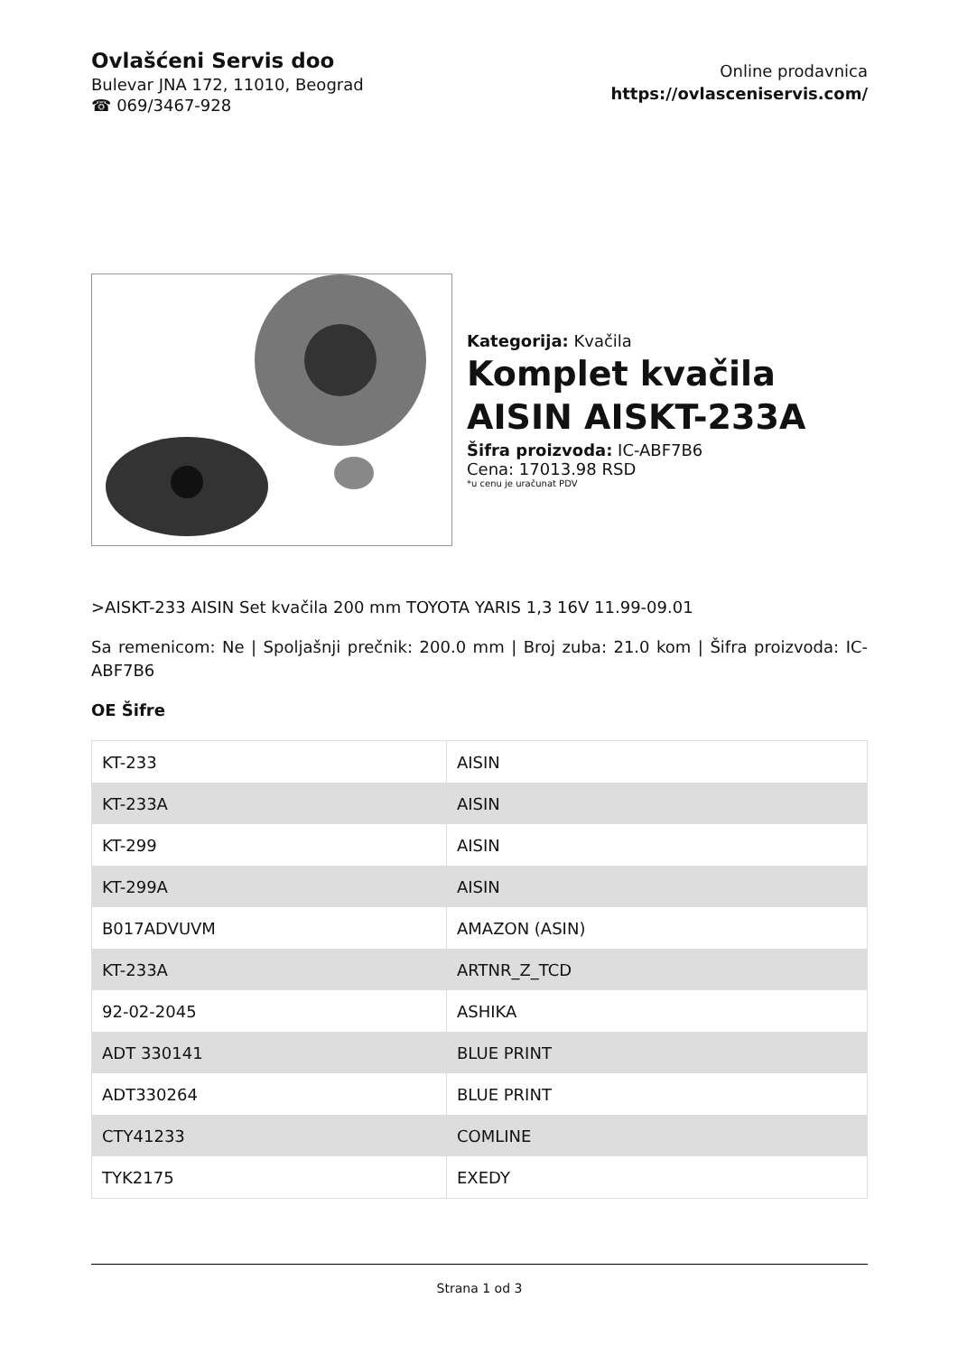Ovlašćeni Servis doo
Bulevar JNA 172, 11010, Beograd
☎ 069/3467-928
Online prodavnica
https://ovlasceniservis.com/
Kategorija: Kvačila
Komplet kvačila AISIN AISKT-233A
Šifra proizvoda: IC-ABF7B6
Cena: 17013.98 RSD
*u cenu je uračunat PDV
>AISKT-233 AISIN Set kvačila 200 mm TOYOTA YARIS 1,3 16V 11.99-09.01
Sa remenicom: Ne | Spoljašnji prečnik: 200.0 mm | Broj zuba: 21.0 kom | Šifra proizvoda: IC-ABF7B6
OE Šifre
| KT-233 | AISIN |
| KT-233A | AISIN |
| KT-299 | AISIN |
| KT-299A | AISIN |
| B017ADVUVM | AMAZON (ASIN) |
| KT-233A | ARTNR_Z_TCD |
| 92-02-2045 | ASHIKA |
| ADT 330141 | BLUE PRINT |
| ADT330264 | BLUE PRINT |
| CTY41233 | COMLINE |
| TYK2175 | EXEDY |
Strana 1 od 3